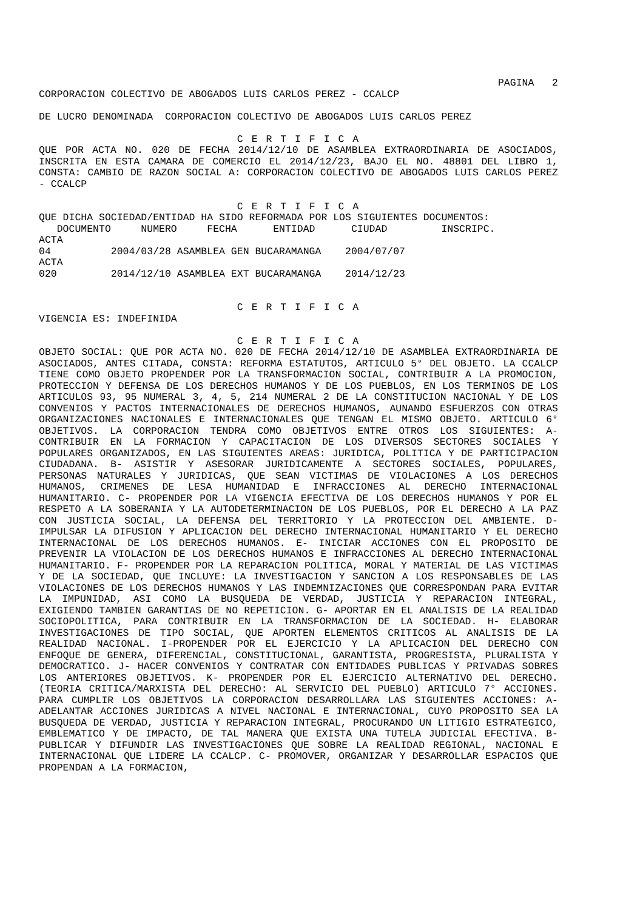PAGINA 2
CORPORACION COLECTIVO DE ABOGADOS LUIS CARLOS PEREZ - CCALCP
DE LUCRO DENOMINADA CORPORACION COLECTIVO DE ABOGADOS LUIS CARLOS PEREZ
C E R T I F I C A
QUE POR ACTA NO. 020 DE FECHA 2014/12/10 DE ASAMBLEA EXTRAORDINARIA DE ASOCIADOS, INSCRITA EN ESTA CAMARA DE COMERCIO EL 2014/12/23, BAJO EL NO. 48801 DEL LIBRO 1, CONSTA: CAMBIO DE RAZON SOCIAL A: CORPORACION COLECTIVO DE ABOGADOS LUIS CARLOS PEREZ - CCALCP
C E R T I F I C A
QUE DICHA SOCIEDAD/ENTIDAD HA SIDO REFORMADA POR LOS SIGUIENTES DOCUMENTOS:
   DOCUMENTO     NUMERO     FECHA      ENTIDAD      CIUDAD         INSCRIPC.
ACTA
04          2004/03/28 ASAMBLEA GEN BUCARAMANGA    2004/07/07
ACTA
020         2014/12/10 ASAMBLEA EXT BUCARAMANGA    2014/12/23
C E R T I F I C A
VIGENCIA ES: INDEFINIDA
C E R T I F I C A
OBJETO SOCIAL: QUE POR ACTA NO. 020 DE FECHA 2014/12/10 DE ASAMBLEA EXTRAORDINARIA DE ASOCIADOS, ANTES CITADA, CONSTA: REFORMA ESTATUTOS, ARTICULO 5° DEL OBJETO. LA CCALCP TIENE COMO OBJETO PROPENDER POR LA TRANSFORMACION SOCIAL, CONTRIBUIR A LA PROMOCION, PROTECCION Y DEFENSA DE LOS DERECHOS HUMANOS Y DE LOS PUEBLOS, EN LOS TERMINOS DE LOS ARTICULOS 93, 95 NUMERAL 3, 4, 5, 214 NUMERAL 2 DE LA CONSTITUCION NACIONAL Y DE LOS CONVENIOS Y PACTOS INTERNACIONALES DE DERECHOS HUMANOS, AUNANDO ESFUERZOS CON OTRAS ORGANIZACIONES NACIONALES E INTERNACIONALES QUE TENGAN EL MISMO OBJETO. ARTICULO 6° OBJETIVOS. LA CORPORACION TENDRA COMO OBJETIVOS ENTRE OTROS LOS SIGUIENTES: A- CONTRIBUIR EN LA FORMACION Y CAPACITACION DE LOS DIVERSOS SECTORES SOCIALES Y POPULARES ORGANIZADOS, EN LAS SIGUIENTES AREAS: JURIDICA, POLITICA Y DE PARTICIPACION CIUDADANA. B- ASISTIR Y ASESORAR JURIDICAMENTE A SECTORES SOCIALES, POPULARES, PERSONAS NATURALES Y JURIDICAS, QUE SEAN VICTIMAS DE VIOLACIONES A LOS DERECHOS HUMANOS, CRIMENES DE LESA HUMANIDAD E INFRACCIONES AL DERECHO INTERNACIONAL HUMANITARIO. C- PROPENDER POR LA VIGENCIA EFECTIVA DE LOS DERECHOS HUMANOS Y POR EL RESPETO A LA SOBERANIA Y LA AUTODETERMINACION DE LOS PUEBLOS, POR EL DERECHO A LA PAZ CON JUSTICIA SOCIAL, LA DEFENSA DEL TERRITORIO Y LA PROTECCION DEL AMBIENTE. D- IMPULSAR LA DIFUSION Y APLICACION DEL DERECHO INTERNACIONAL HUMANITARIO Y EL DERECHO INTERNACIONAL DE LOS DERECHOS HUMANOS. E- INICIAR ACCIONES CON EL PROPOSITO DE PREVENIR LA VIOLACION DE LOS DERECHOS HUMANOS E INFRACCIONES AL DERECHO INTERNACIONAL HUMANITARIO. F- PROPENDER POR LA REPARACION POLITICA, MORAL Y MATERIAL DE LAS VICTIMAS Y DE LA SOCIEDAD, QUE INCLUYE: LA INVESTIGACION Y SANCION A LOS RESPONSABLES DE LAS VIOLACIONES DE LOS DERECHOS HUMANOS Y LAS INDEMNIZACIONES QUE CORRESPONDAN PARA EVITAR LA IMPUNIDAD, ASI COMO LA BUSQUEDA DE VERDAD, JUSTICIA Y REPARACION INTEGRAL, EXIGIENDO TAMBIEN GARANTIAS DE NO REPETICION. G- APORTAR EN EL ANALISIS DE LA REALIDAD SOCIOPOLITICA, PARA CONTRIBUIR EN LA TRANSFORMACION DE LA SOCIEDAD. H- ELABORAR INVESTIGACIONES DE TIPO SOCIAL, QUE APORTEN ELEMENTOS CRITICOS AL ANALISIS DE LA REALIDAD NACIONAL. I-PROPENDER POR EL EJERCICIO Y LA APLICACION DEL DERECHO CON ENFOQUE DE GENERA, DIFERENCIAL, CONSTITUCIONAL, GARANTISTA, PROGRESISTA, PLURALISTA Y DEMOCRATICO. J- HACER CONVENIOS Y CONTRATAR CON ENTIDADES PUBLICAS Y PRIVADAS SOBRES LOS ANTERIORES OBJETIVOS. K- PROPENDER POR EL EJERCICIO ALTERNATIVO DEL DERECHO. (TEORIA CRITICA/MARXISTA DEL DERECHO: AL SERVICIO DEL PUEBLO) ARTICULO 7° ACCIONES. PARA CUMPLIR LOS OBJETIVOS LA CORPORACION DESARROLLARA LAS SIGUIENTES ACCIONES: A- ADELANTAR ACCIONES JURIDICAS A NIVEL NACIONAL E INTERNACIONAL, CUYO PROPOSITO SEA LA BUSQUEDA DE VERDAD, JUSTICIA Y REPARACION INTEGRAL, PROCURANDO UN LITIGIO ESTRATEGICO, EMBLEMATICO Y DE IMPACTO, DE TAL MANERA QUE EXISTA UNA TUTELA JUDICIAL EFECTIVA. B- PUBLICAR Y DIFUNDIR LAS INVESTIGACIONES QUE SOBRE LA REALIDAD REGIONAL, NACIONAL E INTERNACIONAL QUE LIDERE LA CCALCP. C- PROMOVER, ORGANIZAR Y DESARROLLAR ESPACIOS QUE PROPENDAN A LA FORMACION,